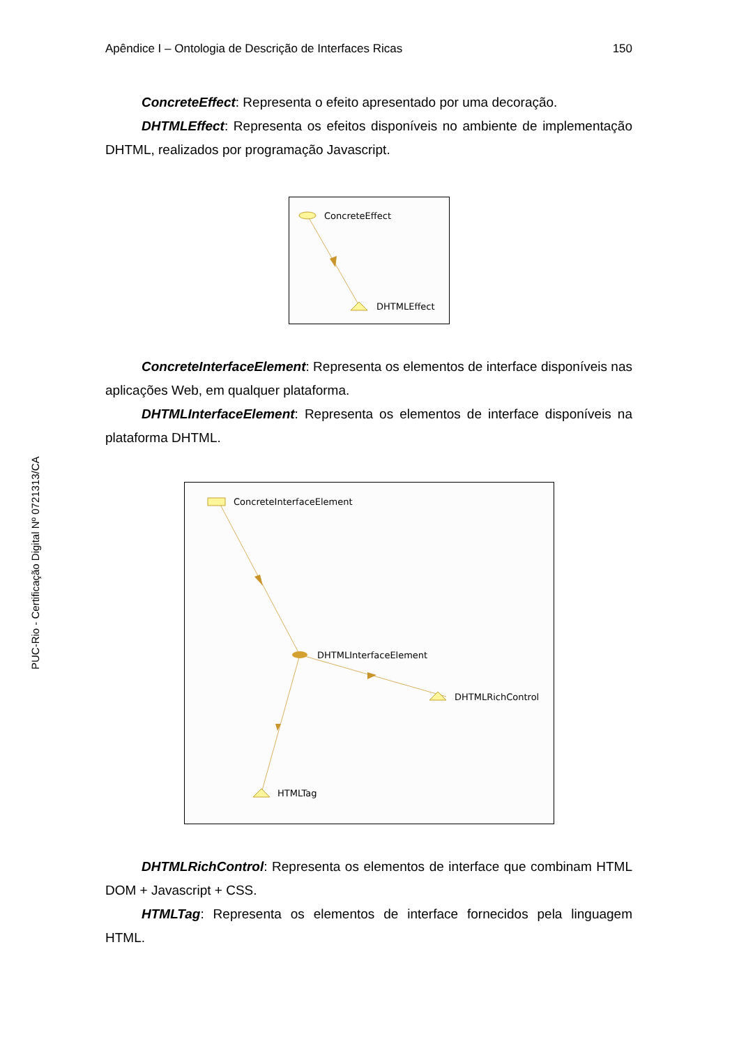Apêndice I – Ontologia de Descrição de Interfaces Ricas 150
ConcreteEffect: Representa o efeito apresentado por uma decoração.
DHTMLEffect: Representa os efeitos disponíveis no ambiente de implementação DHTML, realizados por programação Javascript.
ConcreteEffect
DHTMLEffect
ConcreteInterfaceElement: Representa os elementos de interface disponíveis nas aplicações Web, em qualquer plataforma.
DHTMLInterfaceElement: Representa os elementos de interface disponíveis na plataforma DHTML.
ConcreteInterfaceElement
DHTMLInterfaceElement
DHTMLRichControl
HTMLTag
DHTMLRichControl: Representa os elementos de interface que combinam HTML DOM + Javascript + CSS.
HTMLTag: Representa os elementos de interface fornecidos pela linguagem HTML.
PUC-Rio - Certificação Digital Nº 0721313/CA